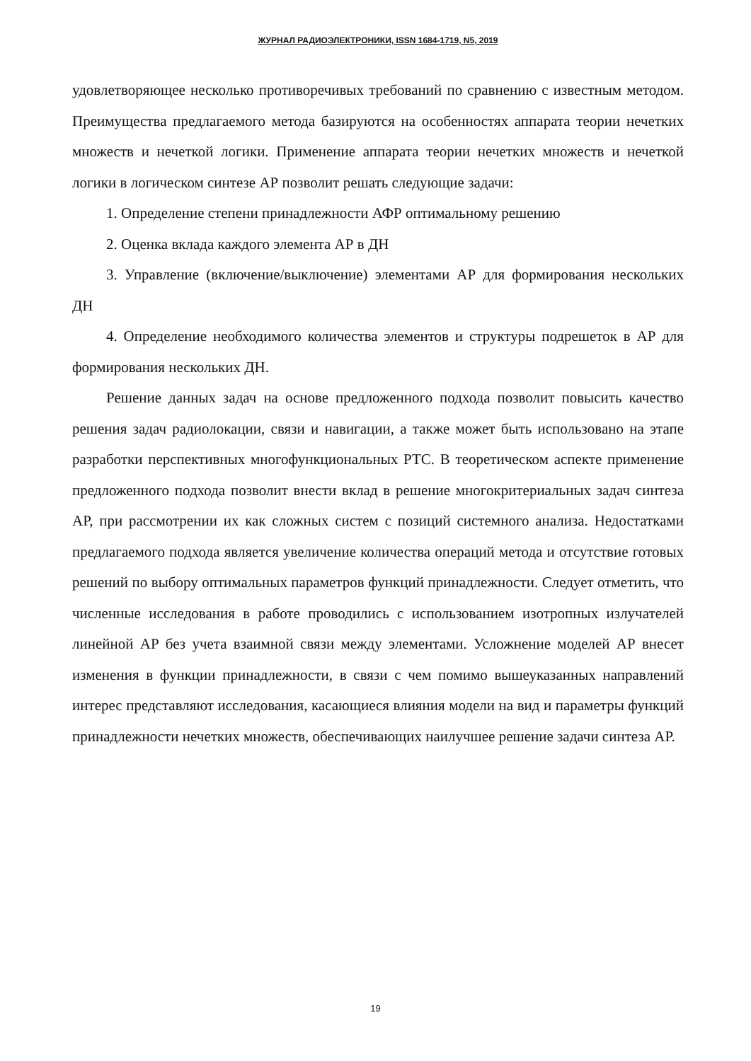ЖУРНАЛ РАДИОЭЛЕКТРОНИКИ, ISSN 1684-1719, N5, 2019
удовлетворяющее несколько противоречивых требований по сравнению с известным методом. Преимущества предлагаемого метода базируются на особенностях аппарата теории нечетких множеств и нечеткой логики. Применение аппарата теории нечетких множеств и нечеткой логики в логическом синтезе АР позволит решать следующие задачи:
1. Определение степени принадлежности АФР оптимальному решению
2. Оценка вклада каждого элемента АР в ДН
3. Управление (включение/выключение) элементами АР для формирования нескольких ДН
4. Определение необходимого количества элементов и структуры подрешеток в АР для формирования нескольких ДН.
Решение данных задач на основе предложенного подхода позволит повысить качество решения задач радиолокации, связи и навигации, а также может быть использовано на этапе разработки перспективных многофункциональных РТС. В теоретическом аспекте применение предложенного подхода позволит внести вклад в решение многокритериальных задач синтеза АР, при рассмотрении их как сложных систем с позиций системного анализа. Недостатками предлагаемого подхода является увеличение количества операций метода и отсутствие готовых решений по выбору оптимальных параметров функций принадлежности. Следует отметить, что численные исследования в работе проводились с использованием изотропных излучателей линейной АР без учета взаимной связи между элементами. Усложнение моделей АР внесет изменения в функции принадлежности, в связи с чем помимо вышеуказанных направлений интерес представляют исследования, касающиеся влияния модели на вид и параметры функций принадлежности нечетких множеств, обеспечивающих наилучшее решение задачи синтеза АР.
19